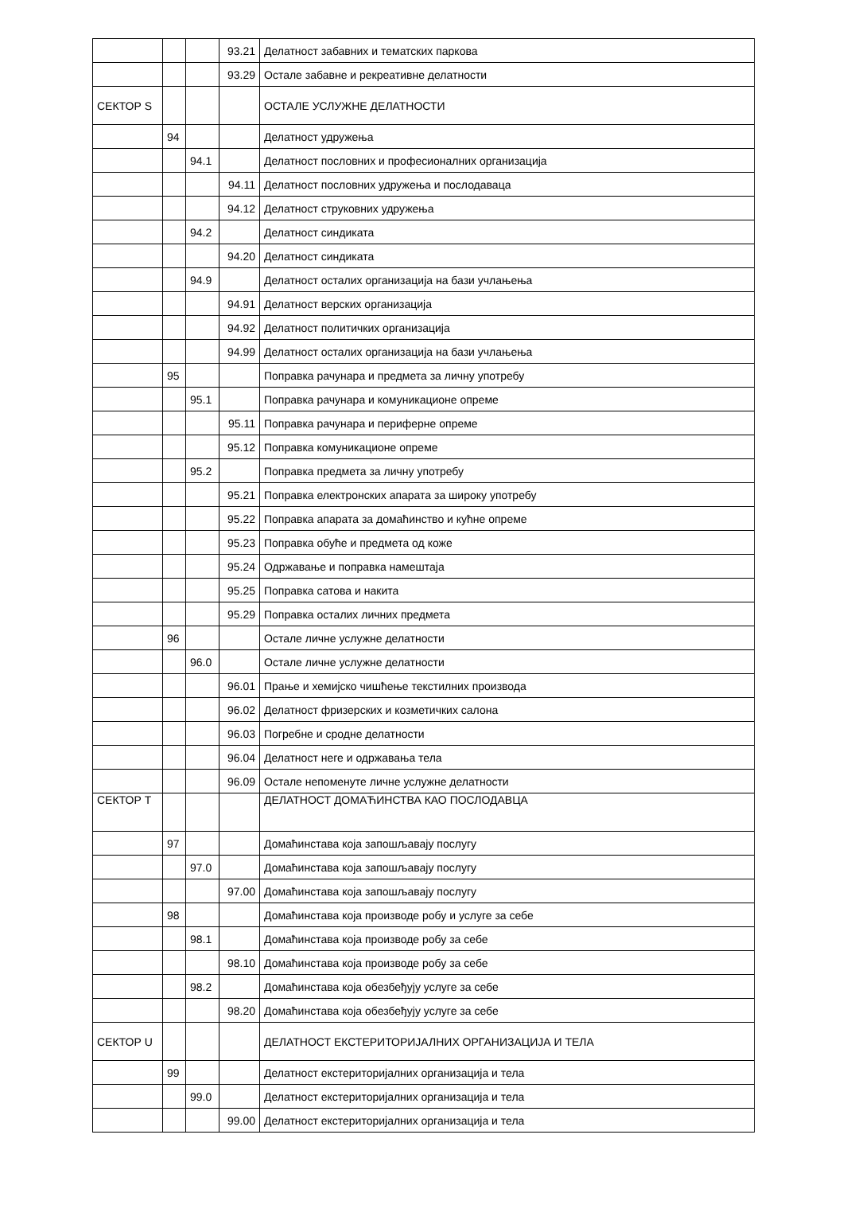| | | | 93.21 | Делатност забавних и тематских паркова |
| | | | 93.29 | Остале забавне и рекреативне делатности |
| СЕКТОР S | | | | ОСТАЛЕ УСЛУЖНЕ ДЕЛАТНОСТИ |
| | 94 | | | Делатност удружења |
| | | 94.1 | | Делатност пословних и професионалних организација |
| | | | 94.11 | Делатност пословних удружења и послодаваца |
| | | | 94.12 | Делатност струковних удружења |
| | | 94.2 | | Делатност синдиката |
| | | | 94.20 | Делатност синдиката |
| | | 94.9 | | Делатност осталих организација на бази учлањења |
| | | | 94.91 | Делатност верских организација |
| | | | 94.92 | Делатност политичких организација |
| | | | 94.99 | Делатност осталих организација на бази учлањења |
| | 95 | | | Поправка рачунара и предмета за личну употребу |
| | | 95.1 | | Поправка рачунара и комуникационе опреме |
| | | | 95.11 | Поправка рачунара и периферне опреме |
| | | | 95.12 | Поправка комуникационе опреме |
| | | 95.2 | | Поправка предмета за личну употребу |
| | | | 95.21 | Поправка електронских апарата за широку употребу |
| | | | 95.22 | Поправка апарата за домаћинство и кућне опреме |
| | | | 95.23 | Поправка обуће и предмета од коже |
| | | | 95.24 | Одржавање и поправка намештаја |
| | | | 95.25 | Поправка сатова и накита |
| | | | 95.29 | Поправка осталих личних предмета |
| | 96 | | | Остале личне услужне делатности |
| | | 96.0 | | Остале личне услужне делатности |
| | | | 96.01 | Прање и хемијско чишћење текстилних производа |
| | | | 96.02 | Делатност фризерских и козметичких салона |
| | | | 96.03 | Погребне и сродне делатности |
| | | | 96.04 | Делатност неге и одржавања тела |
| | | | 96.09 | Остале непоменуте личне услужне делатности |
| СЕКТОР T | | | | ДЕЛАТНОСТ ДОМАЋИНСТВА КАО ПОСЛОДАВЦА |
| | 97 | | | Домаћинстава која запошљавају послугу |
| | | 97.0 | | Домаћинстава која запошљавају послугу |
| | | | 97.00 | Домаћинстава која запошљавају послугу |
| | 98 | | | Домаћинстава која производе робу и услуге за себе |
| | | 98.1 | | Домаћинстава која производе робу за себе |
| | | | 98.10 | Домаћинстава која производе робу за себе |
| | | 98.2 | | Домаћинстава која обезбеђују услуге за себе |
| | | | 98.20 | Домаћинстава која обезбеђују услуге за себе |
| СЕКТОР U | | | | ДЕЛАТНОСТ ЕКСТЕРИТОРИЈАЛНИХ ОРГАНИЗАЦИЈА И ТЕЛА |
| | 99 | | | Делатност екстериторијалних организација и тела |
| | | 99.0 | | Делатност екстериторијалних организација и тела |
| | | | 99.00 | Делатност екстериторијалних организација и тела |